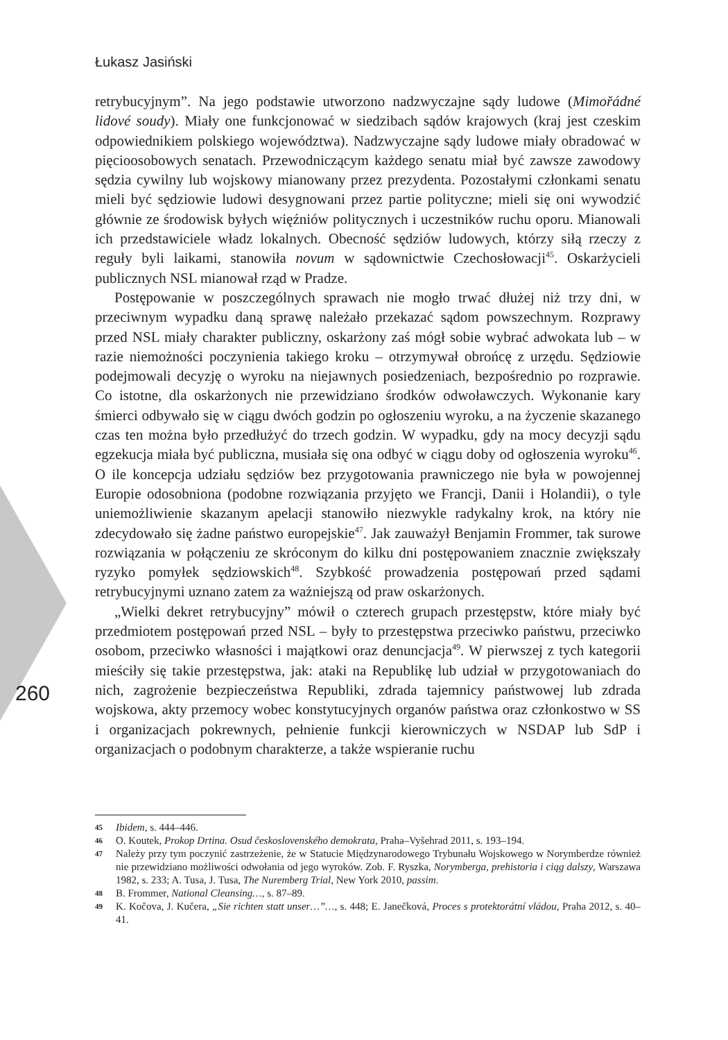Łukasz Jasiński
260
retrybucyjnym”. Na jego podstawie utworzono nadzwyczajne sądy ludowe (Mimořádné lidové soudy). Miały one funkcjonować w siedzibach sądów krajowych (kraj jest czeskim odpowiednikiem polskiego województwa). Nadzwyczajne sądy ludowe miały obradować w pięcioosobowych senatach. Przewodniczącym każdego senatu miał być zawsze zawodowy sędzia cywilny lub wojskowy mianowany przez prezydenta. Pozostałymi członkami senatu mieli być sędziowie ludowi desygnowani przez partie polityczne; mieli się oni wywodzić głównie ze środowisk byłych więźniów politycznych i uczestników ruchu oporu. Mianowali ich przedstawiciele władz lokalnych. Obecność sędziów ludowych, którzy siłą rzeczy z reguły byli laikami, stanowiła novum w sądownictwie Czechosłowacji<sup>45</sup>. Oskarżycieli publicznych NSL mianował rząd w Pradze.
Postępowanie w poszczególnych sprawach nie mogło trwać dłużej niż trzy dni, w przeciwnym wypadku daną sprawę należało przekazać sądom powszechnym. Rozprawy przed NSL miały charakter publiczny, oskarżony zaś mógł sobie wybrać adwokata lub – w razie niemożności poczynienia takiego kroku – otrzymywał obrońcę z urzędu. Sędziowie podejmowali decyzję o wyroku na niejawnych posiedzeniach, bezpośrednio po rozprawie. Co istotne, dla oskarżonych nie przewidziano środków odwoławczych. Wykonanie kary śmierci odbywało się w ciągu dwóch godzin po ogłoszeniu wyroku, a na życzenie skazanego czas ten można było przedłużyć do trzech godzin. W wypadku, gdy na mocy decyzji sądu egzekucja miała być publiczna, musiała się ona odbyć w ciągu doby od ogłoszenia wyroku<sup>46</sup>. O ile koncepcja udziału sędziów bez przygotowania prawniczego nie była w powojennej Europie odosobniona (podobne rozwiązania przyjęto we Francji, Danii i Holandii), o tyle uniemożliwienie skazanym apelacji stanowiło niezwykle radykalny krok, na który nie zdecydowało się żadne państwo europejskie<sup>47</sup>. Jak zauważył Benjamin Frommer, tak surowe rozwiązania w połączeniu ze skróconym do kilku dni postępowaniem znacznie zwiększały ryzyko pomyłek sędziowskich<sup>48</sup>. Szybkość prowadzenia postępowań przed sądami retrybucyjnymi uznano zatem za ważniejszą od praw oskarżonych.
„Wielki dekret retrybucyjny” mówił o czterech grupach przestępstw, które miały być przedmiotem postępowań przed NSL – były to przestępstwa przeciwko państwu, przeciwko osobom, przeciwko własności i majątkowi oraz denuncjacja<sup>49</sup>. W pierwszej z tych kategorii mieściły się takie przestępstwa, jak: ataki na Republikę lub udział w przygotowaniach do nich, zagrożenie bezpieczeństwa Republiki, zdrada tajemnicy państwowej lub zdrada wojskowa, akty przemocy wobec konstytucyjnych organów państwa oraz członkostwo w SS i organizacjach pokrewnych, pełnienie funkcji kierowniczych w NSDAP lub SdP i organizacjach o podobnym charakterze, a także wspieranie ruchu
45 Ibidem, s. 444–446.
46 O. Koutek, Prokop Drtina. Osud československého demokrata, Praha–Vyšehrad 2011, s. 193–194.
47 Należy przy tym poczynić zastrzeżenie, że w Statucie Międzynarodowego Trybunału Wojskowego w Norymberdze również nie przewidziano możliwości odwołania od jego wyroków. Zob. F. Ryszka, Norymberga, prehistoria i ciąg dalszy, Warszawa 1982, s. 233; A. Tusa, J. Tusa, The Nuremberg Trial, New York 2010, passim.
48 B. Frommer, National Cleansing…, s. 87–89.
49 K. Kočova, J. Kučera, „Sie richten statt unser…”…, s. 448; E. Janečková, Proces s protektorátní vládou, Praha 2012, s. 40–41.